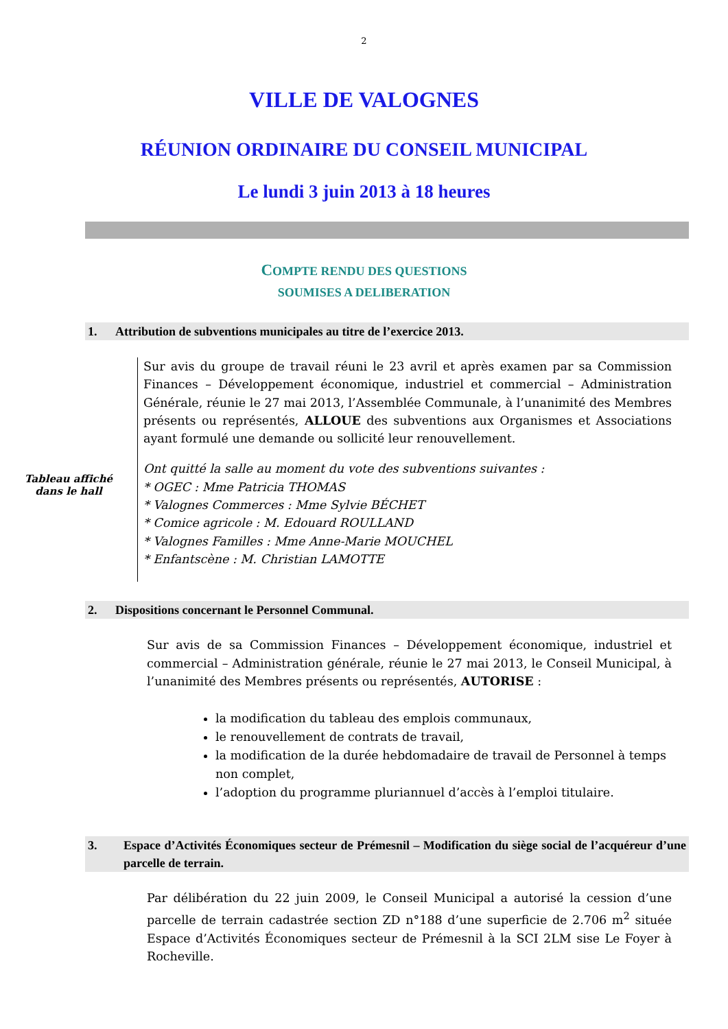2
VILLE DE VALOGNES
RÉUNION ORDINAIRE DU CONSEIL MUNICIPAL
Le lundi 3 juin 2013 à 18 heures
COMPTE RENDU DES QUESTIONS
SOUMISES A DELIBERATION
1. Attribution de subventions municipales au titre de l’exercice 2013.
Tableau affiché
dans le hall
Sur avis du groupe de travail réuni le 23 avril et après examen par sa Commission Finances – Développement économique, industriel et commercial – Administration Générale, réunie le 27 mai 2013, l’Assemblée Communale, à l’unanimité des Membres présents ou représentés, ALLOUE des subventions aux Organismes et Associations ayant formulé une demande ou sollicité leur renouvellement.
Ont quitté la salle au moment du vote des subventions suivantes :
* OGEC : Mme Patricia THOMAS
* Valognes Commerces : Mme Sylvie BÉCHET
* Comice agricole : M. Edouard ROULLAND
* Valognes Familles : Mme Anne-Marie MOUCHEL
* Enfantscène : M. Christian LAMOTTE
2. Dispositions concernant le Personnel Communal.
Sur avis de sa Commission Finances – Développement économique, industriel et commercial – Administration générale, réunie le 27 mai 2013, le Conseil Municipal, à l’unanimité des Membres présents ou représentés, AUTORISE :
la modification du tableau des emplois communaux,
le renouvellement de contrats de travail,
la modification de la durée hebdomadaire de travail de Personnel à temps non complet,
l’adoption du programme pluriannuel d’accès à l’emploi titulaire.
3. Espace d’Activités Économiques secteur de Prémesnil – Modification du siège social de l’acquéreur d’une parcelle de terrain.
Par délibération du 22 juin 2009, le Conseil Municipal a autorisé la cession d’une parcelle de terrain cadastrée section ZD n°188 d’une superficie de 2.706 m<sup>2</sup> située Espace d’Activités Économiques secteur de Prémesnil à la SCI 2LM sise Le Foyer à Rocheville.